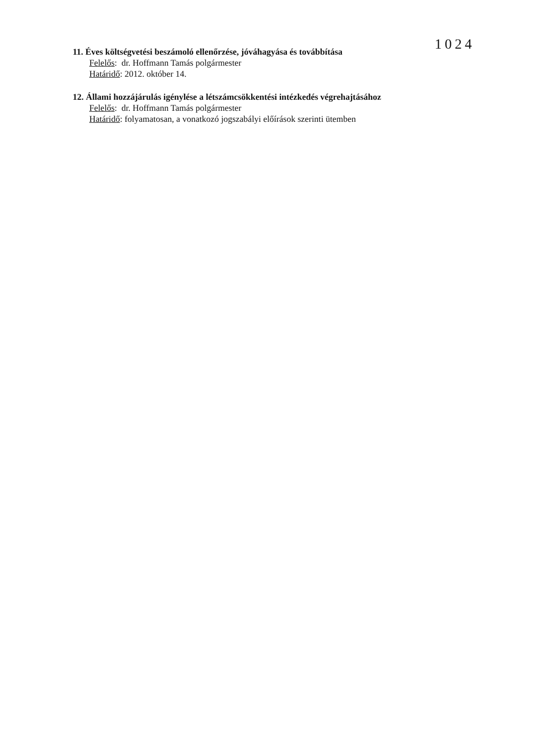1024
11. Éves költségvetési beszámoló ellenőrzése, jóváhagyása és továbbítása
Felelős: dr. Hoffmann Tamás polgármester
Határidő: 2012. október 14.
12. Állami hozzájárulás igénylése a létszámcsökkentési intézkedés végrehajtásához
Felelős: dr. Hoffmann Tamás polgármester
Határidő: folyamatosan, a vonatkozó jogszabályi előírások szerinti ütemben